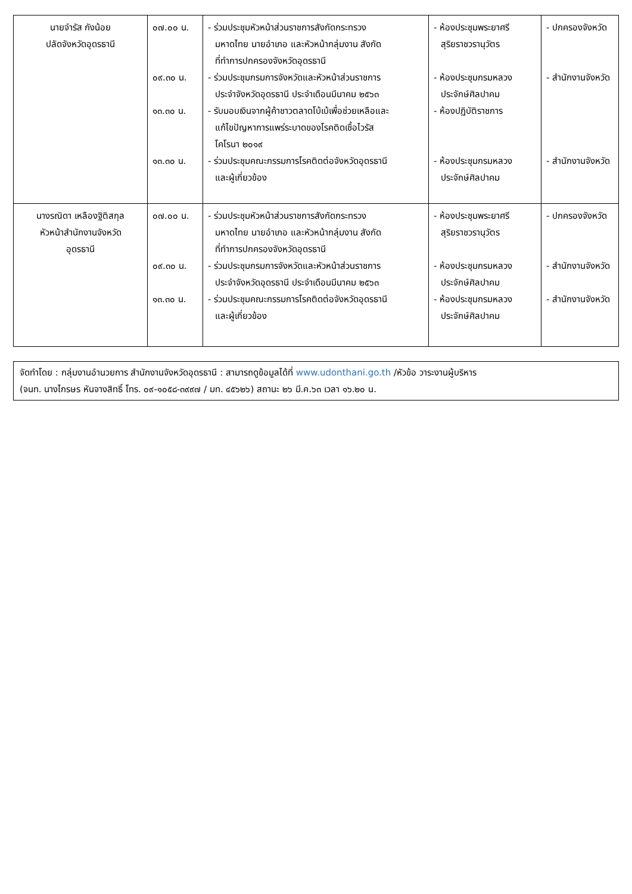| นายจำรัส กังน้อย ปลัดจังหวัดอุดรธานี | ๐๗.๐๐ น. ๐๙.๓๐ น. ๑๓.๓๐ น. ๑๓.๓๐ น. | - ร่วมประชุมหัวหน้าส่วนราชการสังกัดกระทรวง มหาดไทย นายอำเภอ และหัวหน้ากลุ่มงาน สังกัด ที่ทำการปกครองจังหวัดอุดรธานี - ร่วมประชุมกรมการจังหวัดและหัวหน้าส่วนราชการ ประจำจังหวัดอุดรธานี ประจำเดือนมีนาคม ๒๕๖๓ - รับมอบเงินจากผู้ค้าชาวตลาดโบ้เบ้เพื่อช่วยเหลือและ แก้ไขปัญหาการแพร่ระบาดของโรคติดเชื้อไวรัส โคโรนา ๒๐๑๙ - ร่วมประชุมคณะกรรมการโรคติดต่อจังหวัดอุดรธานี และผู้เกี่ยวข้อง | - ห้องประชุมพระยาศรี สุริยราชวรานุวัตร - ห้องประชุมกรมหลวง ประจักษ์ศิลปาคม - ห้องปฏิบัติราชการ - ห้องประชุมกรมหลวง ประจักษ์ศิลปาคม | - ปกครองจังหวัด - สำนักงานจังหวัด - สำนักงานจังหวัด |
| นางรณิดา เหลืองฐิติสกุล หัวหน้าสำนักงานจังหวัด อุดรธานี | ๐๗.๐๐ น. ๐๙.๓๐ น. ๑๓.๓๐ น. | - ร่วมประชุมหัวหน้าส่วนราชการสังกัดกระทรวง มหาดไทย นายอำเภอ และหัวหน้ากลุ่มงาน สังกัด ที่ทำการปกครองจังหวัดอุดรธานี - ร่วมประชุมกรมการจังหวัดและหัวหน้าส่วนราชการ ประจำจังหวัดอุดรธานี ประจำเดือนมีนาคม ๒๕๖๓ - ร่วมประชุมคณะกรรมการโรคติดต่อจังหวัดอุดรธานี และผู้เกี่ยวข้อง | - ห้องประชุมพระยาศรี สุริยราชวรานุวัตร - ห้องประชุมกรมหลวง ประจักษ์ศิลปาคม - ห้องประชุมกรมหลวง ประจักษ์ศิลปาคม | - ปกครองจังหวัด - สำนักงานจังหวัด - สำนักงานจังหวัด |
จัดทำโดย : กลุ่มงานอำนวยการ สำนักงานจังหวัดอุดรธานี : สามารถดูข้อมูลได้ที่ www.udonthani.go.th /หัวข้อ วาระงานผู้บริหาร
(จนท. นางไกรษร หันจางสิทธิ์ โทร. ๐๙-๑๐๕๘-๓๙๙๗ / มท. ๔๕๖๒๖) สถานะ ๒๖ มี.ค.๖๓ เวลา ๑๖.๒๐ น.